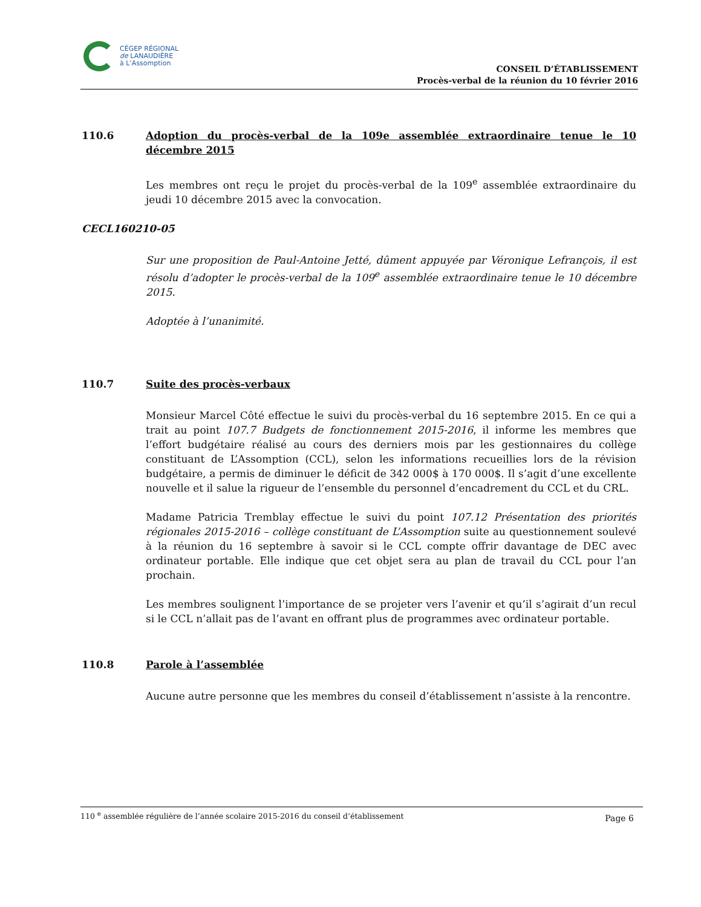CÉGEP RÉGIONAL
de LANAUDIÈRE
à L’Assomption
CONSEIL D’ÉTABLISSEMENT
Procès-verbal de la réunion du 10 février 2016
110.6 Adoption du procès-verbal de la 109e assemblée extraordinaire tenue le 10 décembre 2015
Les membres ont reçu le projet du procès-verbal de la 109<sup>e</sup> assemblée extraordinaire du jeudi 10 décembre 2015 avec la convocation.
CECL160210-05
Sur une proposition de Paul-Antoine Jetté, dûment appuyée par Véronique Lefrançois, il est résolu d’adopter le procès-verbal de la 109<sup>e</sup> assemblée extraordinaire tenue le 10 décembre 2015.
Adoptée à l’unanimité.
110.7 Suite des procès-verbaux
Monsieur Marcel Côté effectue le suivi du procès-verbal du 16 septembre 2015. En ce qui a trait au point 107.7 Budgets de fonctionnement 2015-2016, il informe les membres que l’effort budgétaire réalisé au cours des derniers mois par les gestionnaires du collège constituant de L’Assomption (CCL), selon les informations recueillies lors de la révision budgétaire, a permis de diminuer le déficit de 342 000$ à 170 000$. Il s’agit d’une excellente nouvelle et il salue la rigueur de l’ensemble du personnel d’encadrement du CCL et du CRL.
Madame Patricia Tremblay effectue le suivi du point 107.12 Présentation des priorités régionales 2015-2016 – collège constituant de L’Assomption suite au questionnement soulevé à la réunion du 16 septembre à savoir si le CCL compte offrir davantage de DEC avec ordinateur portable. Elle indique que cet objet sera au plan de travail du CCL pour l’an prochain.
Les membres soulignent l’importance de se projeter vers l’avenir et qu’il s’agirait d’un recul si le CCL n’allait pas de l’avant en offrant plus de programmes avec ordinateur portable.
110.8 Parole à l’assemblée
Aucune autre personne que les membres du conseil d’établissement n’assiste à la rencontre.
110 <sup>e</sup> assemblée régulière de l’année scolaire 2015-2016 du conseil d’établissement Page 6